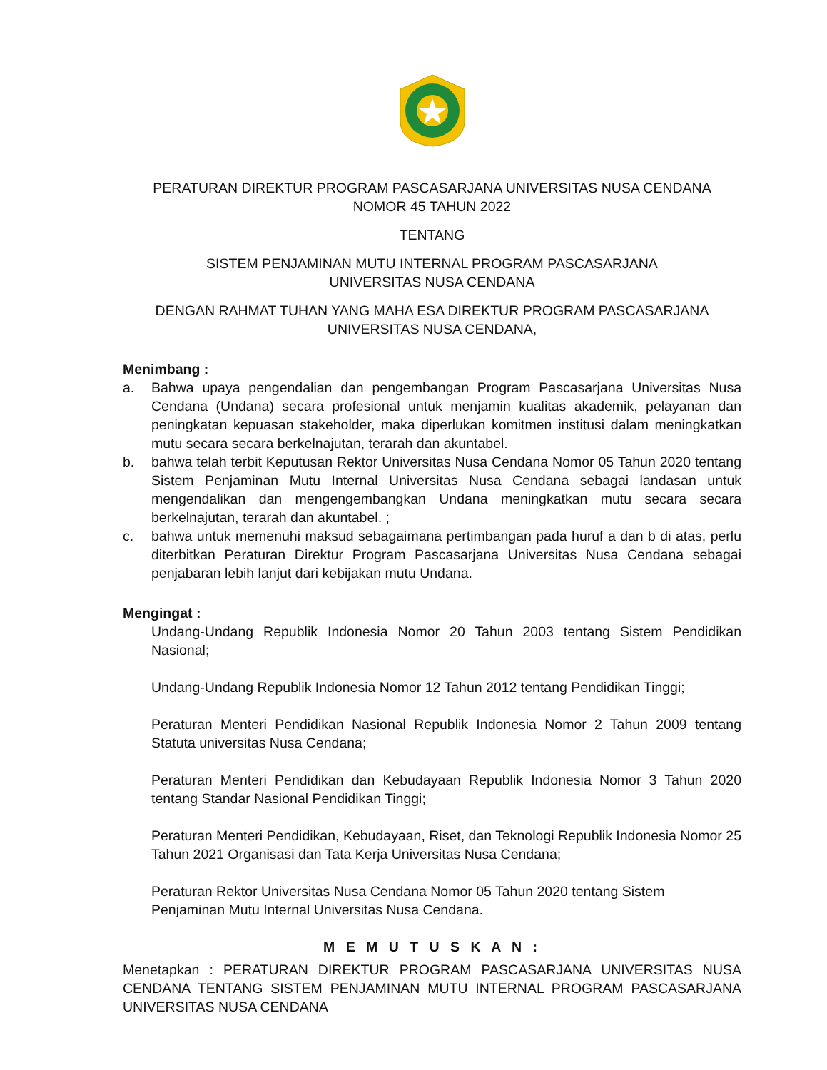PERATURAN DIREKTUR PROGRAM PASCASARJANA UNIVERSITAS NUSA CENDANA
NOMOR 45 TAHUN 2022
TENTANG
SISTEM PENJAMINAN MUTU INTERNAL PROGRAM PASCASARJANA
UNIVERSITAS NUSA CENDANA
DENGAN RAHMAT TUHAN YANG MAHA ESA DIREKTUR PROGRAM PASCASARJANA
UNIVERSITAS NUSA CENDANA,
Menimbang :
a. Bahwa upaya pengendalian dan pengembangan Program Pascasarjana Universitas Nusa Cendana (Undana) secara profesional untuk menjamin kualitas akademik, pelayanan dan peningkatan kepuasan stakeholder, maka diperlukan komitmen institusi dalam meningkatkan mutu secara secara berkelnajutan, terarah dan akuntabel.
b. bahwa telah terbit Keputusan Rektor Universitas Nusa Cendana Nomor 05 Tahun 2020 tentang Sistem Penjaminan Mutu Internal Universitas Nusa Cendana sebagai landasan untuk mengendalikan dan mengengembangkan Undana meningkatkan mutu secara secara berkelnajutan, terarah dan akuntabel. ;
c. bahwa untuk memenuhi maksud sebagaimana pertimbangan pada huruf a dan b di atas, perlu diterbitkan Peraturan Direktur Program Pascasarjana Universitas Nusa Cendana sebagai penjabaran lebih lanjut dari kebijakan mutu Undana.
Mengingat :
Undang-Undang Republik Indonesia Nomor 20 Tahun 2003 tentang Sistem Pendidikan Nasional;
Undang-Undang Republik Indonesia Nomor 12 Tahun 2012 tentang Pendidikan Tinggi;
Peraturan Menteri Pendidikan Nasional Republik Indonesia Nomor 2 Tahun 2009 tentang Statuta universitas Nusa Cendana;
Peraturan Menteri Pendidikan dan Kebudayaan Republik Indonesia Nomor 3 Tahun 2020 tentang Standar Nasional Pendidikan Tinggi;
Peraturan Menteri Pendidikan, Kebudayaan, Riset, dan Teknologi Republik Indonesia Nomor 25 Tahun 2021 Organisasi dan Tata Kerja Universitas Nusa Cendana;
Peraturan Rektor Universitas Nusa Cendana Nomor 05 Tahun 2020 tentang Sistem Penjaminan Mutu Internal Universitas Nusa Cendana.
M E M U T U S K A N :
Menetapkan : PERATURAN DIREKTUR PROGRAM PASCASARJANA UNIVERSITAS NUSA CENDANA TENTANG SISTEM PENJAMINAN MUTU INTERNAL PROGRAM PASCASARJANA UNIVERSITAS NUSA CENDANA